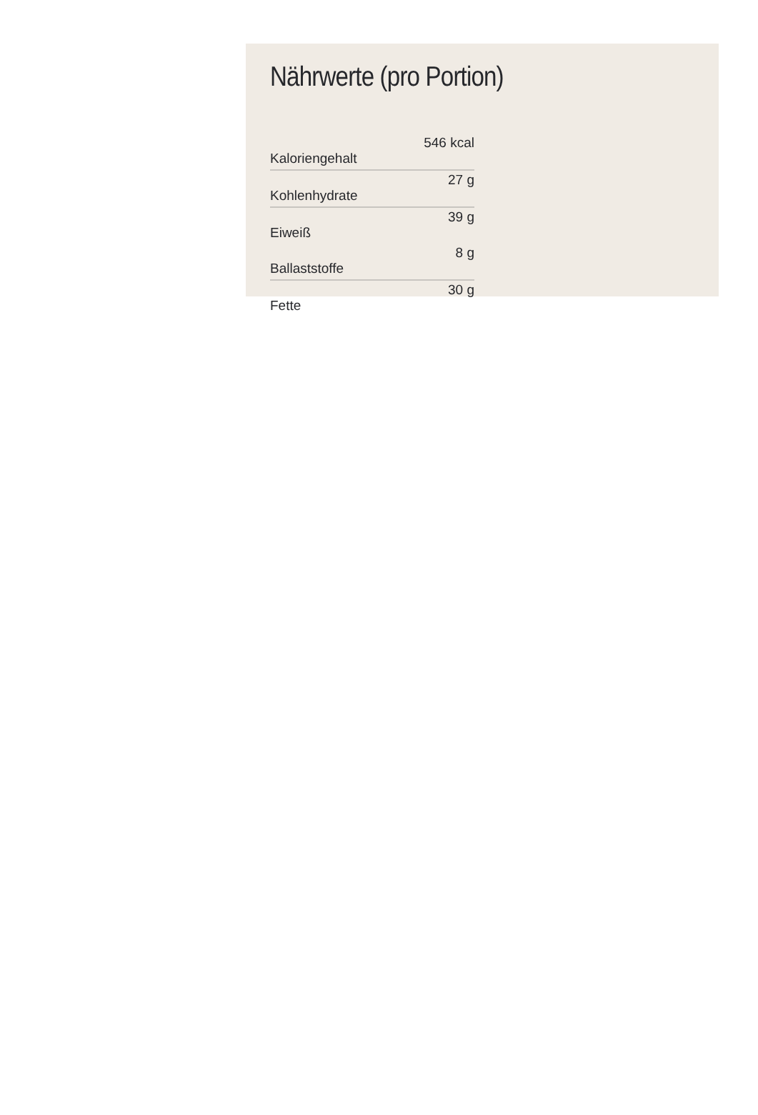Nährwerte (pro Portion)
| Kaloriengehalt | 546 kcal |
| Kohlenhydrate | 27 g |
| Eiweiß | 39 g |
| Ballaststoffe | 8 g |
| Fette | 30 g |